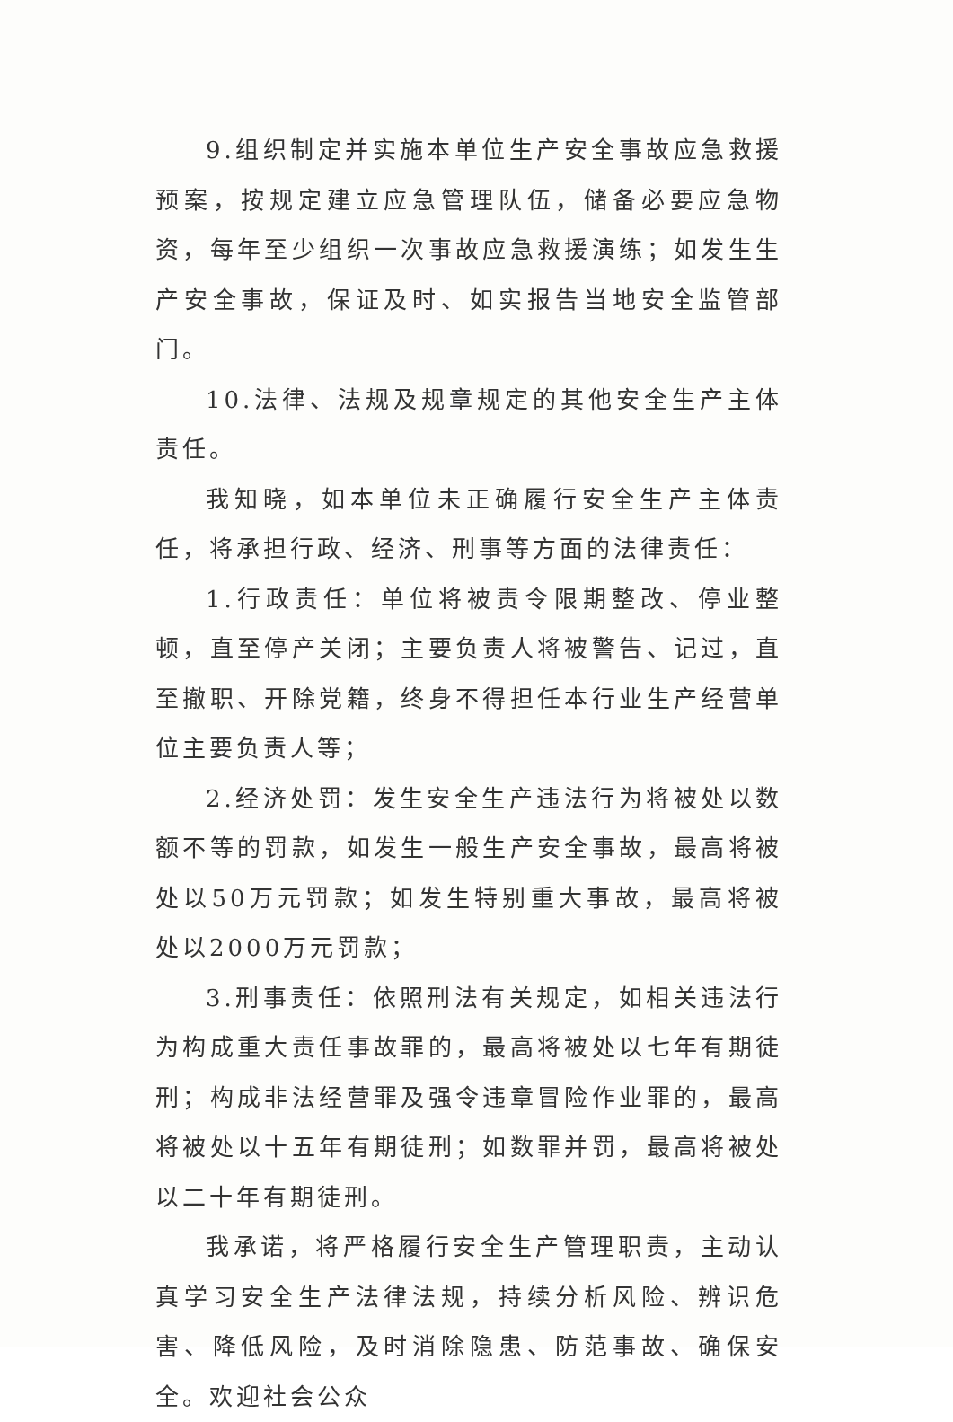9.组织制定并实施本单位生产安全事故应急救援预案，按规定建立应急管理队伍，储备必要应急物资，每年至少组织一次事故应急救援演练；如发生生产安全事故，保证及时、如实报告当地安全监管部门。
10.法律、法规及规章规定的其他安全生产主体责任。
我知晓，如本单位未正确履行安全生产主体责任，将承担行政、经济、刑事等方面的法律责任：
1.行政责任：单位将被责令限期整改、停业整顿，直至停产关闭；主要负责人将被警告、记过，直至撤职、开除党籍，终身不得担任本行业生产经营单位主要负责人等；
2.经济处罚：发生安全生产违法行为将被处以数额不等的罚款，如发生一般生产安全事故，最高将被处以50万元罚款；如发生特别重大事故，最高将被处以2000万元罚款；
3.刑事责任：依照刑法有关规定，如相关违法行为构成重大责任事故罪的，最高将被处以七年有期徒刑；构成非法经营罪及强令违章冒险作业罪的，最高将被处以十五年有期徒刑；如数罪并罚，最高将被处以二十年有期徒刑。
我承诺，将严格履行安全生产管理职责，主动认真学习安全生产法律法规，持续分析风险、辨识危害、降低风险，及时消除隐患、防范事故、确保安全。欢迎社会公众